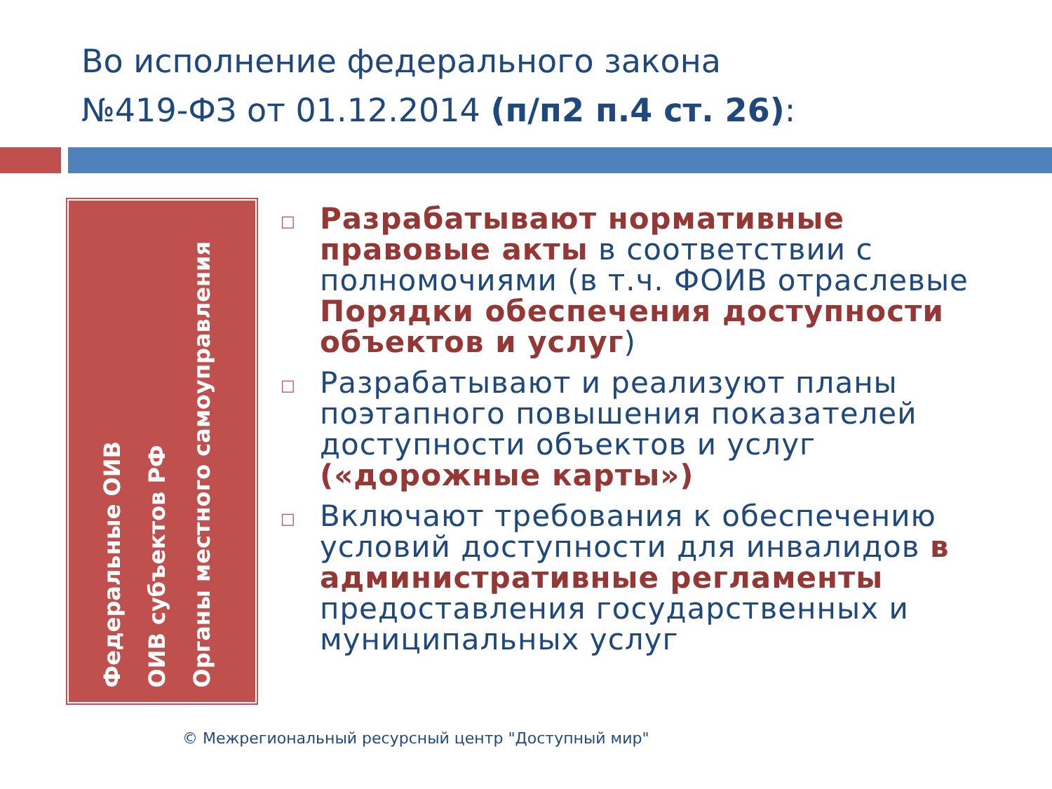Во исполнение федерального закона
№419-ФЗ от 01.12.2014 (п/п2 п.4 ст. 26):
Федеральные ОИВ
ОИВ субъектов РФ
Органы местного самоуправления
□
Разрабатывают нормативные правовые акты в соответствии с полномочиями (в т.ч. ФОИВ отраслевые Порядки обеспечения доступности объектов и услуг)
□
Разрабатывают и реализуют планы поэтапного повышения показателей доступности объектов и услуг («дорожные карты»)
□
Включают требования к обеспечению условий доступности для инвалидов в административные регламенты предоставления государственных и муниципальных услуг
© Межрегиональный ресурсный центр "Доступный мир"